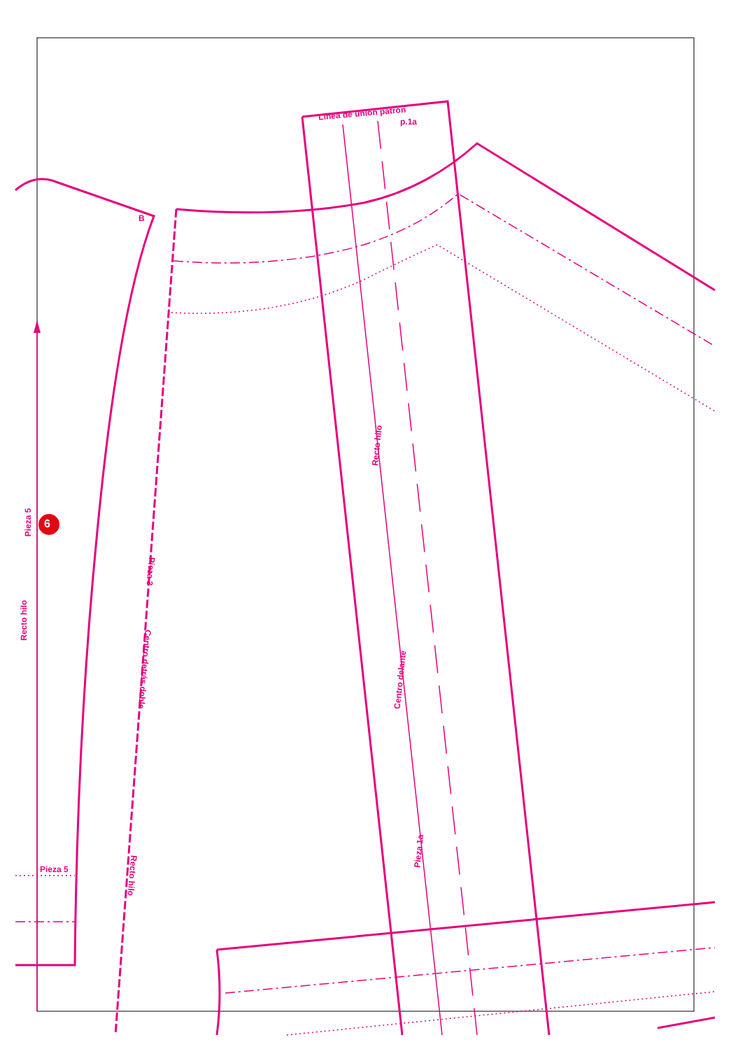Línea de unión patrón
p.1a
B
Pieza 5 6
Recto hilo
Recto hilo
Pieza 3
Centro detrás doble
Centro delante
Recto hilo
Pieza 1a
Pieza 5